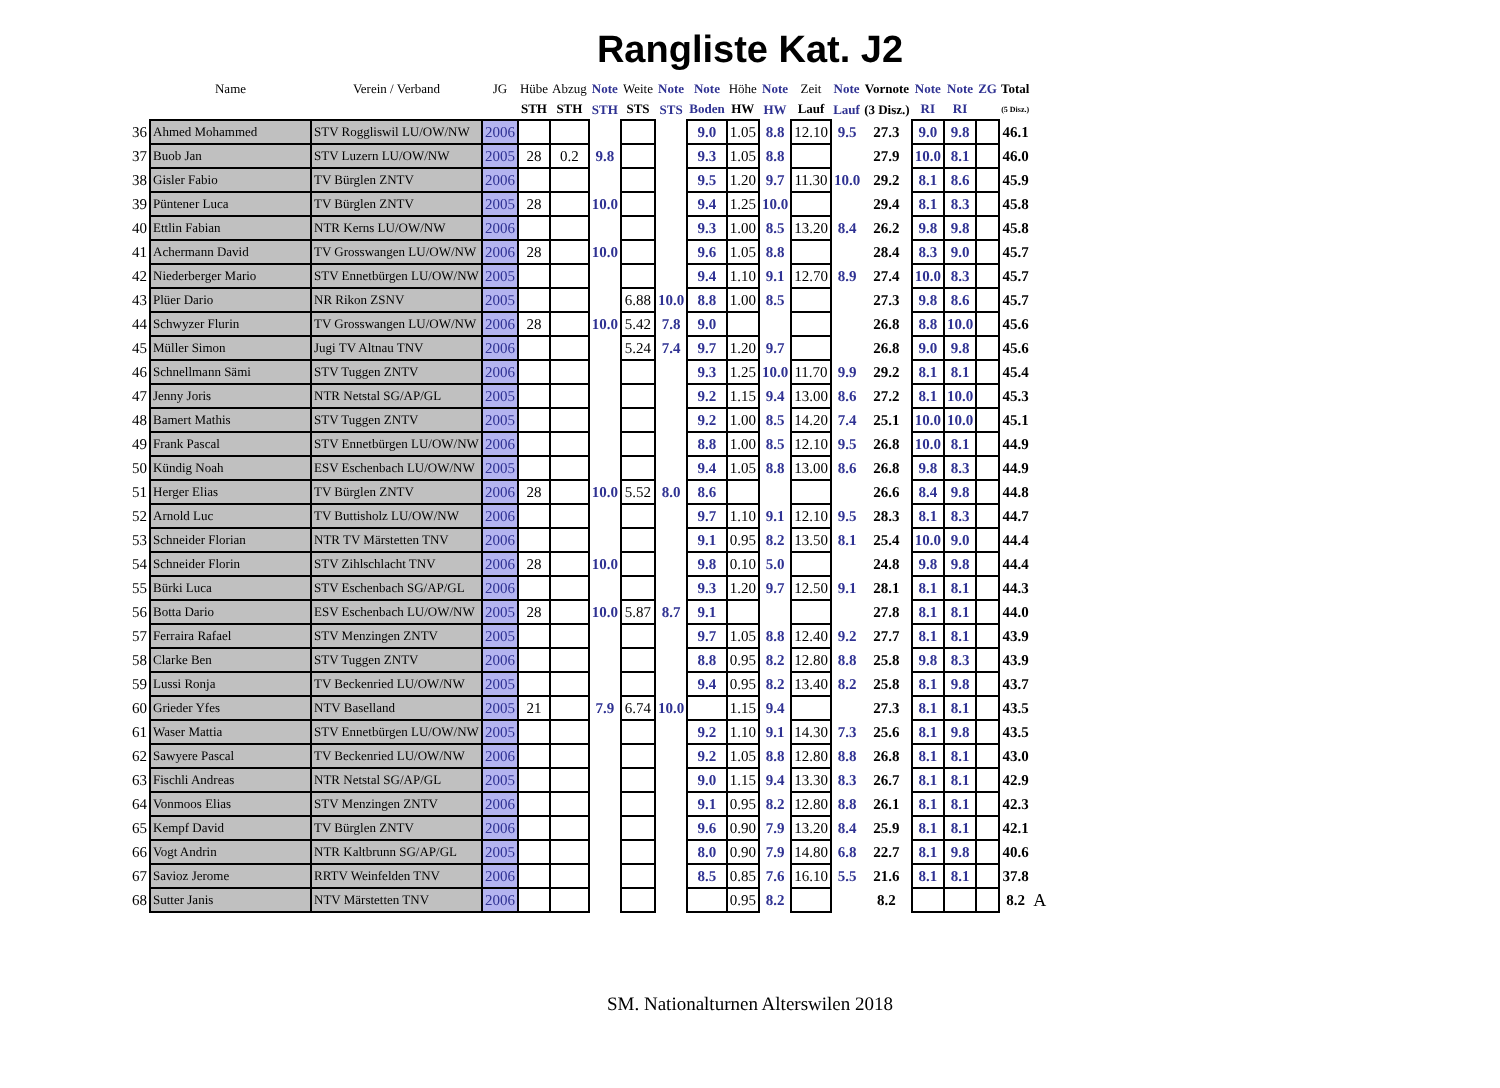Rangliste Kat. J2
| | Name | Verein / Verband | JG | Hübe | Abzug | Note | Weite | Note | Note | Höhe | Note | Zeit | Note | Vornote | Note | Note | ZG | Total | |
| --- | --- | --- | --- | --- | --- | --- | --- | --- | --- | --- | --- | --- | --- | --- | --- | --- | --- | --- | --- |
| | | | | STH | STH | STH | STS | STS | Boden | HW | HW | Lauf | Lauf | (3 Disz.) | RI | RI | | (5 Disz.) | |
| 36 | Ahmed Mohammed | STV Roggliswil LU/OW/NW | 2006 | | | | | | 9.0 | 1.05 | 8.8 | 12.10 | 9.5 | 27.3 | 9.0 | 9.8 | | 46.1 | |
| 37 | Buob Jan | STV Luzern LU/OW/NW | 2005 | 28 | 0.2 | 9.8 | | | 9.3 | 1.05 | 8.8 | | | 27.9 | 10.0 | 8.1 | | 46.0 | |
| 38 | Gisler Fabio | TV Bürglen ZNTV | 2006 | | | | | | 9.5 | 1.20 | 9.7 | 11.30 | 10.0 | 29.2 | 8.1 | 8.6 | | 45.9 | |
| 39 | Püntener Luca | TV Bürglen ZNTV | 2005 | 28 | | 10.0 | | | 9.4 | 1.25 | 10.0 | | | 29.4 | 8.1 | 8.3 | | 45.8 | |
| 40 | Ettlin Fabian | NTR Kerns LU/OW/NW | 2006 | | | | | | 9.3 | 1.00 | 8.5 | 13.20 | 8.4 | 26.2 | 9.8 | 9.8 | | 45.8 | |
| 41 | Achermann David | TV Grosswangen LU/OW/NW | 2006 | 28 | | 10.0 | | | 9.6 | 1.05 | 8.8 | | | 28.4 | 8.3 | 9.0 | | 45.7 | |
| 42 | Niederberger Mario | STV Ennetbürgen LU/OW/NW | 2005 | | | | | | 9.4 | 1.10 | 9.1 | 12.70 | 8.9 | 27.4 | 10.0 | 8.3 | | 45.7 | |
| 43 | Plüer Dario | NR Rikon ZSNV | 2005 | | | | 6.88 | 10.0 | 8.8 | 1.00 | 8.5 | | | 27.3 | 9.8 | 8.6 | | 45.7 | |
| 44 | Schwyzer Flurin | TV Grosswangen LU/OW/NW | 2006 | 28 | | 10.0 | 5.42 | 7.8 | 9.0 | | | | | 26.8 | 8.8 | 10.0 | | 45.6 | |
| 45 | Müller Simon | Jugi TV Altnau TNV | 2006 | | | | 5.24 | 7.4 | 9.7 | 1.20 | 9.7 | | | 26.8 | 9.0 | 9.8 | | 45.6 | |
| 46 | Schnellmann Sämi | STV Tuggen ZNTV | 2006 | | | | | | 9.3 | 1.25 | 10.0 | 11.70 | 9.9 | 29.2 | 8.1 | 8.1 | | 45.4 | |
| 47 | Jenny Joris | NTR Netstal SG/AP/GL | 2005 | | | | | | 9.2 | 1.15 | 9.4 | 13.00 | 8.6 | 27.2 | 8.1 | 10.0 | | 45.3 | |
| 48 | Bamert Mathis | STV Tuggen ZNTV | 2005 | | | | | | 9.2 | 1.00 | 8.5 | 14.20 | 7.4 | 25.1 | 10.0 | 10.0 | | 45.1 | |
| 49 | Frank Pascal | STV Ennetbürgen LU/OW/NW | 2006 | | | | | | 8.8 | 1.00 | 8.5 | 12.10 | 9.5 | 26.8 | 10.0 | 8.1 | | 44.9 | |
| 50 | Kündig Noah | ESV Eschenbach LU/OW/NW | 2005 | | | | | | 9.4 | 1.05 | 8.8 | 13.00 | 8.6 | 26.8 | 9.8 | 8.3 | | 44.9 | |
| 51 | Herger Elias | TV Bürglen ZNTV | 2006 | 28 | | 10.0 | 5.52 | 8.0 | 8.6 | | | | | 26.6 | 8.4 | 9.8 | | 44.8 | |
| 52 | Arnold Luc | TV Buttisholz LU/OW/NW | 2006 | | | | | | 9.7 | 1.10 | 9.1 | 12.10 | 9.5 | 28.3 | 8.1 | 8.3 | | 44.7 | |
| 53 | Schneider Florian | NTR TV Märstetten TNV | 2006 | | | | | | 9.1 | 0.95 | 8.2 | 13.50 | 8.1 | 25.4 | 10.0 | 9.0 | | 44.4 | |
| 54 | Schneider Florin | STV Zihlschlacht TNV | 2006 | 28 | | 10.0 | | | 9.8 | 0.10 | 5.0 | | | 24.8 | 9.8 | 9.8 | | 44.4 | |
| 55 | Bürki Luca | STV Eschenbach SG/AP/GL | 2006 | | | | | | 9.3 | 1.20 | 9.7 | 12.50 | 9.1 | 28.1 | 8.1 | 8.1 | | 44.3 | |
| 56 | Botta Dario | ESV Eschenbach LU/OW/NW | 2005 | 28 | | 10.0 | 5.87 | 8.7 | 9.1 | | | | | 27.8 | 8.1 | 8.1 | | 44.0 | |
| 57 | Ferraira Rafael | STV Menzingen ZNTV | 2005 | | | | | | 9.7 | 1.05 | 8.8 | 12.40 | 9.2 | 27.7 | 8.1 | 8.1 | | 43.9 | |
| 58 | Clarke Ben | STV Tuggen ZNTV | 2006 | | | | | | 8.8 | 0.95 | 8.2 | 12.80 | 8.8 | 25.8 | 9.8 | 8.3 | | 43.9 | |
| 59 | Lussi Ronja | TV Beckenried LU/OW/NW | 2005 | | | | | | 9.4 | 0.95 | 8.2 | 13.40 | 8.2 | 25.8 | 8.1 | 9.8 | | 43.7 | |
| 60 | Grieder Yfes | NTV Baselland | 2005 | 21 | | 7.9 | 6.74 | 10.0 | | 1.15 | 9.4 | | | 27.3 | 8.1 | 8.1 | | 43.5 | |
| 61 | Waser Mattia | STV Ennetbürgen LU/OW/NW | 2005 | | | | | | 9.2 | 1.10 | 9.1 | 14.30 | 7.3 | 25.6 | 8.1 | 9.8 | | 43.5 | |
| 62 | Sawyere Pascal | TV Beckenried LU/OW/NW | 2006 | | | | | | 9.2 | 1.05 | 8.8 | 12.80 | 8.8 | 26.8 | 8.1 | 8.1 | | 43.0 | |
| 63 | Fischli Andreas | NTR Netstal SG/AP/GL | 2005 | | | | | | 9.0 | 1.15 | 9.4 | 13.30 | 8.3 | 26.7 | 8.1 | 8.1 | | 42.9 | |
| 64 | Vonmoos Elias | STV Menzingen ZNTV | 2006 | | | | | | 9.1 | 0.95 | 8.2 | 12.80 | 8.8 | 26.1 | 8.1 | 8.1 | | 42.3 | |
| 65 | Kempf David | TV Bürglen ZNTV | 2006 | | | | | | 9.6 | 0.90 | 7.9 | 13.20 | 8.4 | 25.9 | 8.1 | 8.1 | | 42.1 | |
| 66 | Vogt Andrin | NTR Kaltbrunn SG/AP/GL | 2005 | | | | | | 8.0 | 0.90 | 7.9 | 14.80 | 6.8 | 22.7 | 8.1 | 9.8 | | 40.6 | |
| 67 | Savioz Jerome | RRTV Weinfelden TNV | 2006 | | | | | | 8.5 | 0.85 | 7.6 | 16.10 | 5.5 | 21.6 | 8.1 | 8.1 | | 37.8 | |
| 68 | Sutter Janis | NTV Märstetten TNV | 2006 | | | | | | | 0.95 | 8.2 | | | 8.2 | | | | 8.2 | A |
SM. Nationalturnen Alterswilen 2018